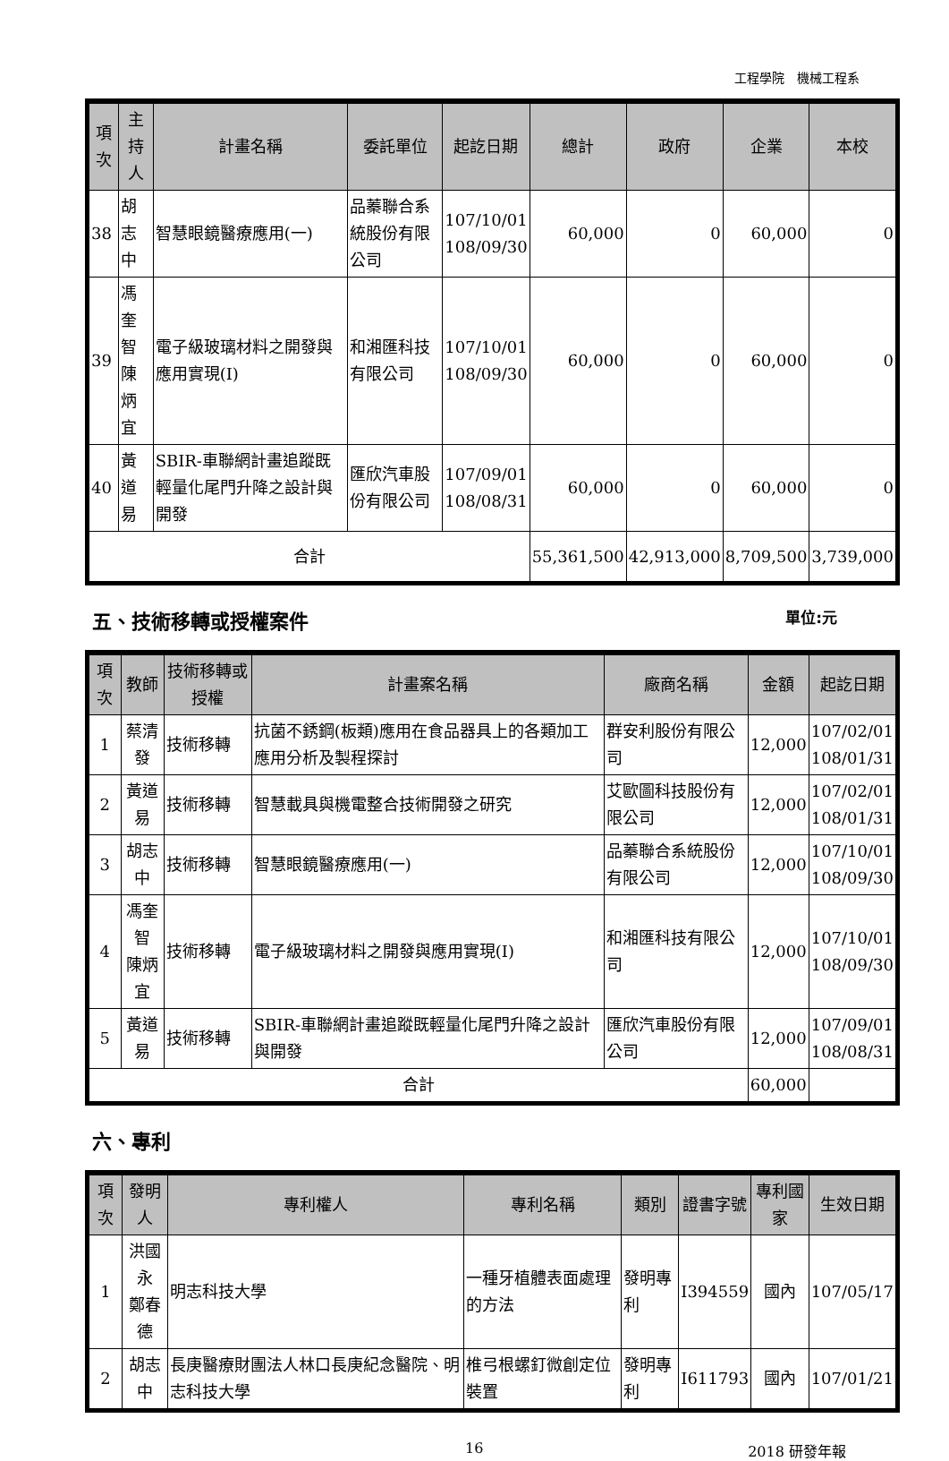工程學院　機械工程系
| 項次 | 主持人 | 計畫名稱 | 委託單位 | 起訖日期 | 總計 | 政府 | 企業 | 本校 |
| --- | --- | --- | --- | --- | --- | --- | --- | --- |
| 38 | 胡志中 | 智慧眼鏡醫療應用(一) | 品蓁聯合系統股份有限公司 | 107/10/01 108/09/30 | 60,000 | 0 | 60,000 | 0 |
| 39 | 馮奎智 陳炳宜 | 電子級玻璃材料之開發與應用實現(I) | 和湘匯科技有限公司 | 107/10/01 108/09/30 | 60,000 | 0 | 60,000 | 0 |
| 40 | 黃道易 | SBIR-車聯網計畫追蹤既輕量化尾門升降之設計與開發 | 匯欣汽車股份有限公司 | 107/09/01 108/08/31 | 60,000 | 0 | 60,000 | 0 |
| 合計 | | | | | 55,361,500 | 42,913,000 | 8,709,500 | 3,739,000 |
五、技術移轉或授權案件 單位:元
| 項次 | 教師 | 技術移轉或授權 | 計畫案名稱 | 廠商名稱 | 金額 | 起訖日期 |
| --- | --- | --- | --- | --- | --- | --- |
| 1 | 蔡清發 | 技術移轉 | 抗菌不銹鋼(板類)應用在食品器具上的各類加工應用分析及製程探討 | 群安利股份有限公司 | 12,000 | 107/02/01 108/01/31 |
| 2 | 黃道易 | 技術移轉 | 智慧載具與機電整合技術開發之研究 | 艾歐圖科技股份有限公司 | 12,000 | 107/02/01 108/01/31 |
| 3 | 胡志中 | 技術移轉 | 智慧眼鏡醫療應用(一) | 品蓁聯合系統股份有限公司 | 12,000 | 107/10/01 108/09/30 |
| 4 | 馮奎智 陳炳宜 | 技術移轉 | 電子級玻璃材料之開發與應用實現(I) | 和湘匯科技有限公司 | 12,000 | 107/10/01 108/09/30 |
| 5 | 黃道易 | 技術移轉 | SBIR-車聯網計畫追蹤既輕量化尾門升降之設計與開發 | 匯欣汽車股份有限公司 | 12,000 | 107/09/01 108/08/31 |
| 合計 | | | | | 60,000 | |
六、專利
| 項次 | 發明人 | 專利權人 | 專利名稱 | 類別 | 證書字號 | 專利國家 | 生效日期 |
| --- | --- | --- | --- | --- | --- | --- | --- |
| 1 | 洪國永 鄭春德 | 明志科技大學 | 一種牙植體表面處理的方法 | 發明專利 | I394559 | 國內 | 107/05/17 |
| 2 | 胡志中 | 長庚醫療財團法人林口長庚紀念醫院、明志科技大學 | 椎弓根螺釘微創定位裝置 | 發明專利 | I611793 | 國內 | 107/01/21 |
16 2018 研發年報